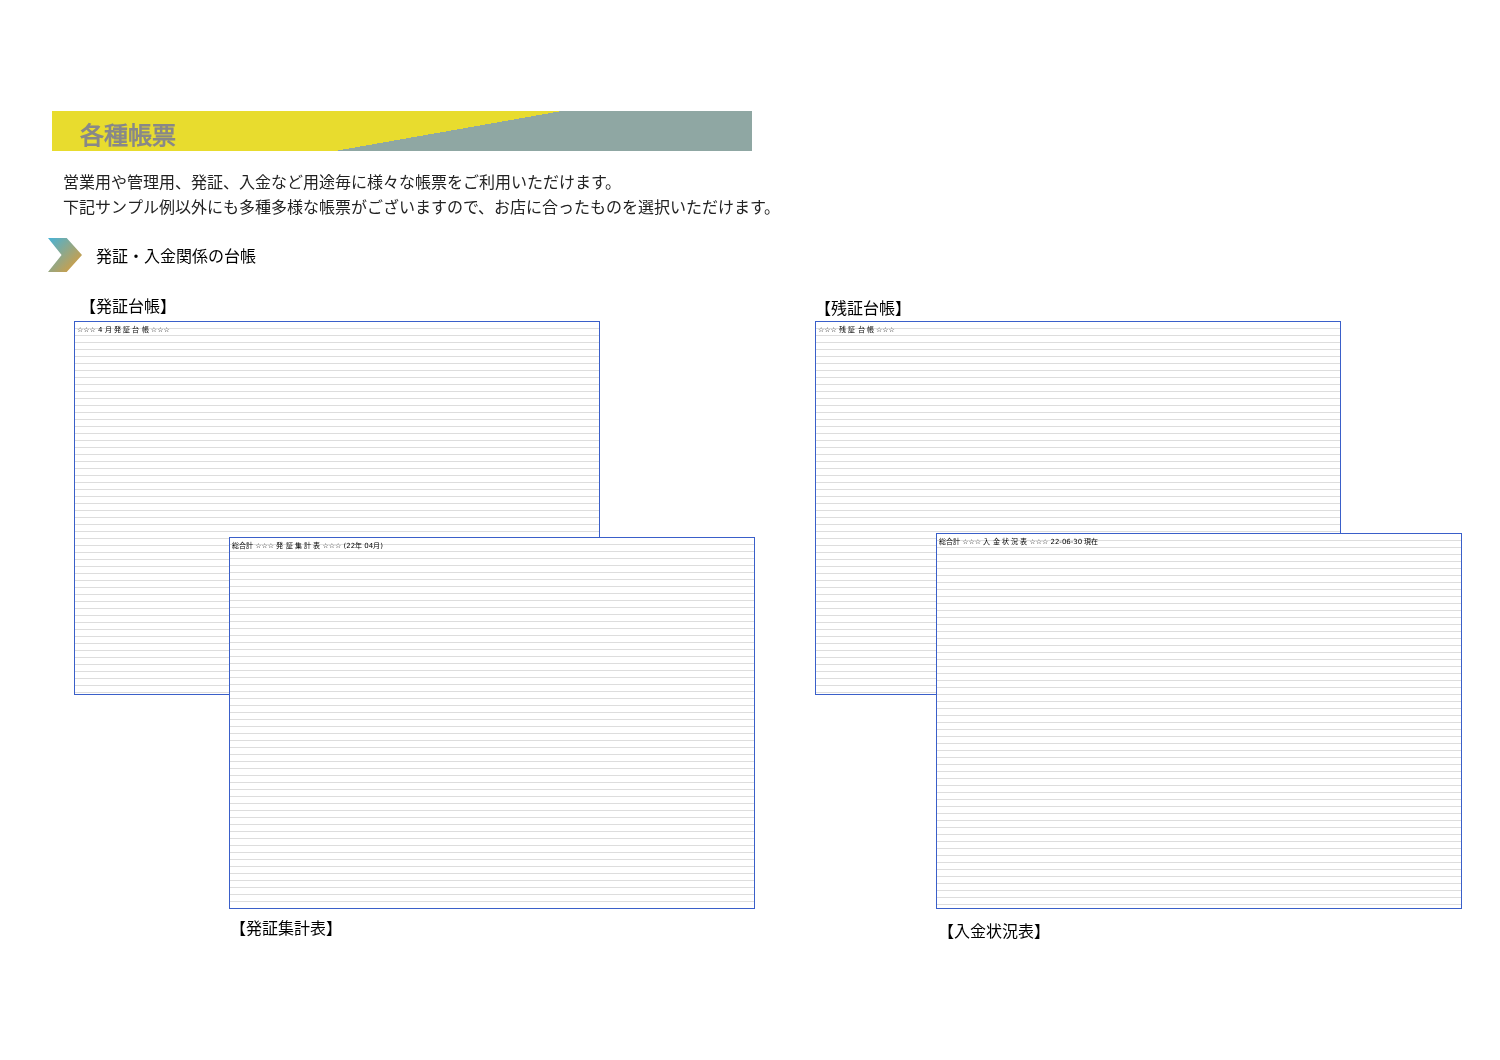各種帳票
営業用や管理用、発証、入金など用途毎に様々な帳票をご利用いただけます。
下記サンプル例以外にも多種多様な帳票がございますので、お店に合ったものを選択いただけます。
発証・入金関係の台帳
【発証台帳】 【残証台帳】
☆☆☆ 4 月 発 証 台 帳 ☆☆☆ ☆☆☆ 残 証 台 帳 ☆☆☆
総合計 ☆☆☆ 発 証 集 計 表 ☆☆☆ (22年 04月) 総合計 ☆☆☆ 入 金 状 況 表 ☆☆☆ 22-06-30 現在
【発証集計表】 【入金状況表】